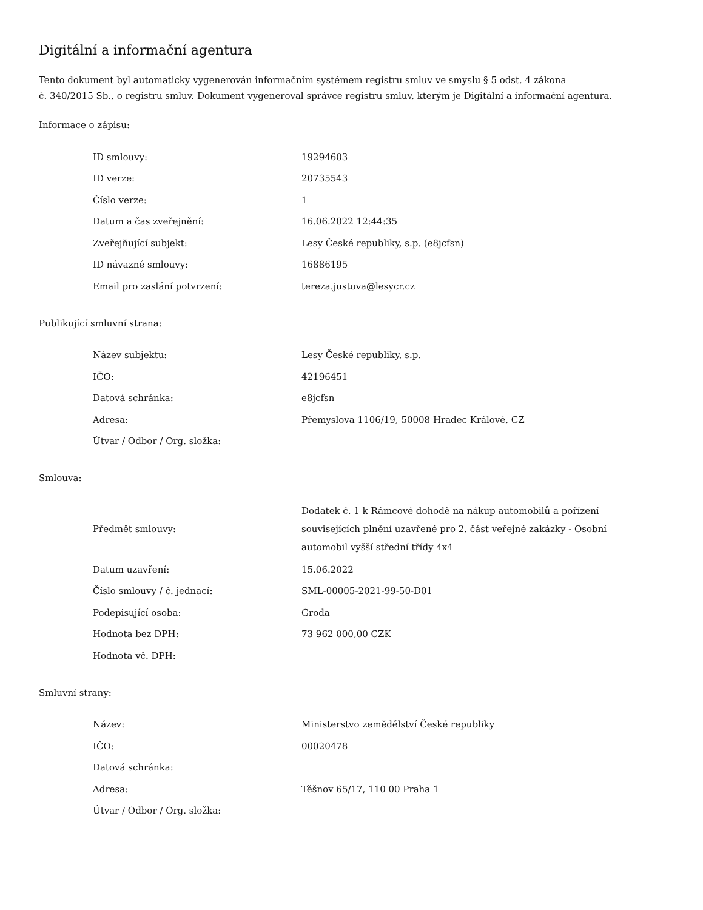Digitální a informační agentura
Tento dokument byl automaticky vygenerován informačním systémem registru smluv ve smyslu § 5 odst. 4 zákona
č. 340/2015 Sb., o registru smluv. Dokument vygeneroval správce registru smluv, kterým je Digitální a informační agentura.
Informace o zápisu:
| ID smlouvy: | 19294603 |
| ID verze: | 20735543 |
| Číslo verze: | 1 |
| Datum a čas zveřejnění: | 16.06.2022 12:44:35 |
| Zveřejňující subjekt: | Lesy České republiky, s.p. (e8jcfsn) |
| ID návazné smlouvy: | 16886195 |
| Email pro zaslání potvrzení: | tereza.justova@lesycr.cz |
Publikující smluvní strana:
| Název subjektu: | Lesy České republiky, s.p. |
| IČO: | 42196451 |
| Datová schránka: | e8jcfsn |
| Adresa: | Přemyslova 1106/19, 50008 Hradec Králové, CZ |
| Útvar / Odbor / Org. složka: | |
Smlouva:
| Předmět smlouvy: | Dodatek č. 1 k Rámcové dohodě na nákup automobilů a pořízení souvisejících plnění uzavřené pro 2. část veřejné zakázky - Osobní automobil vyšší střední třídy 4x4 |
| Datum uzavření: | 15.06.2022 |
| Číslo smlouvy / č. jednací: | SML-00005-2021-99-50-D01 |
| Podepisující osoba: | Groda |
| Hodnota bez DPH: | 73 962 000,00 CZK |
| Hodnota vč. DPH: | |
Smluvní strany:
| Název: | Ministerstvo zemědělství České republiky |
| IČO: | 00020478 |
| Datová schránka: | |
| Adresa: | Těšnov 65/17, 110 00 Praha 1 |
| Útvar / Odbor / Org. složka: | |